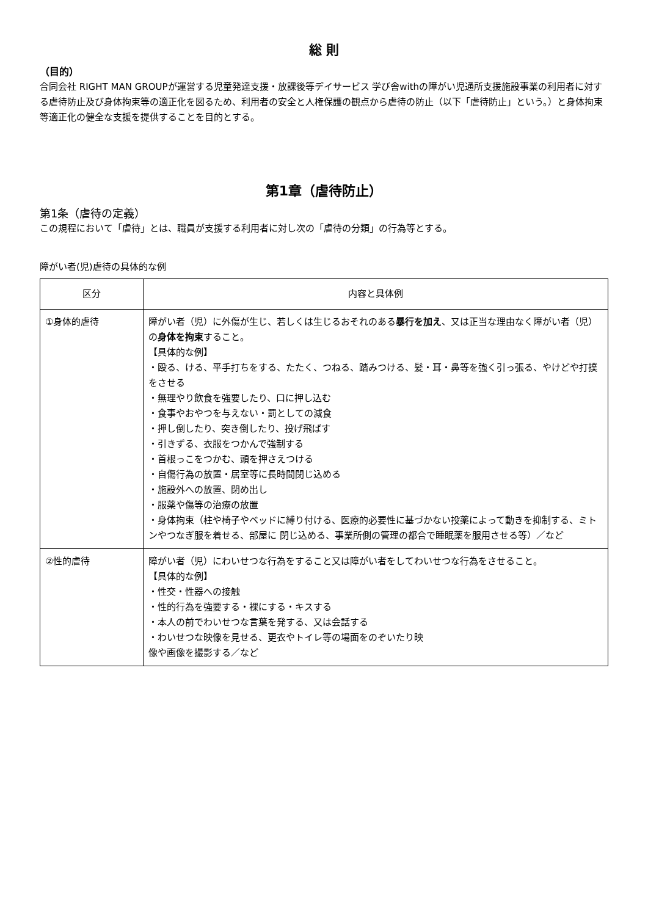総 則
（目的）
合同会社 RIGHT MAN GROUPが運営する児童発達支援・放課後等デイサービス 学び舎withの障がい児通所支援施設事業の利用者に対する虐待防止及び身体拘束等の適正化を図るため、利用者の安全と人権保護の観点から虐待の防止（以下「虐待防止」という。）と身体拘束等適正化の健全な支援を提供することを目的とする。
第1章（虐待防止）
第1条（虐待の定義）
この規程において「虐待」とは、職員が支援する利用者に対し次の「虐待の分類」の行為等とする。
障がい者(児)虐待の具体的な例
| 区分 | 内容と具体例 |
| --- | --- |
| ①身体的虐待 | 障がい者（児）に外傷が生じ、若しくは生じるおそれのある 暴行を加え 、又は正当な理由なく障がい者（児）の 身体を拘束 すること。 【具体的な例】 ・殴る、ける、平手打ちをする、たたく、つねる、踏みつける、髪・耳・鼻等を強く引っ張る、やけどや打撲をさせる ・無理やり飲食を強要したり、口に押し込む ・食事やおやつを与えない・罰としての減食 ・押し倒したり、突き倒したり、投げ飛ばす ・引きずる、衣服をつかんで強制する ・首根っこをつかむ、頭を押さえつける ・自傷行為の放置・居室等に長時間閉じ込める ・施設外への放置、閉め出し ・服薬や傷等の治療の放置 ・身体拘束（柱や椅子やベッドに縛り付ける、医療的必要性に基づかない投薬によって動きを抑制する、ミトンやつなぎ服を着せる、部屋に 閉じ込める、事業所側の管理の都合で睡眠薬を服用させる等）／など |
| ②性的虐待 | 障がい者（児）にわいせつな行為をすること又は障がい者をしてわいせつな行為をさせること。 【具体的な例】 ・性交・性器への接触 ・性的行為を強要する・裸にする・キスする ・本人の前でわいせつな言葉を発する、又は会話する ・わいせつな映像を見せる、更衣やトイレ等の場面をのぞいたり映 像や画像を撮影する／など |